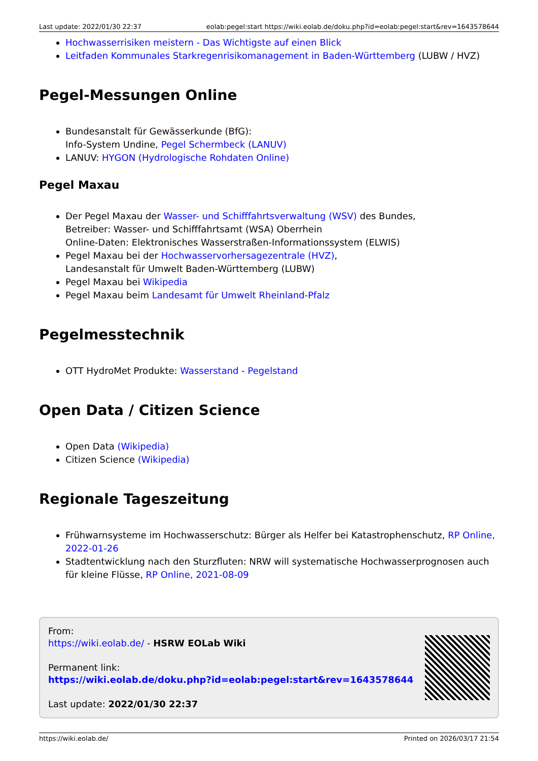Last update: 2022/01/30 22:37 eolab:pegel:start https://wiki.eolab.de/doku.php?id=eolab:pegel:start&rev=1643578644
Hochwasserrisiken meistern - Das Wichtigste auf einen Blick
Leitfaden Kommunales Starkregenrisikomanagement in Baden-Württemberg (LUBW / HVZ)
Pegel-Messungen Online
Bundesanstalt für Gewässerkunde (BfG):
Info-System Undine, Pegel Schermbeck (LANUV)
LANUV: HYGON (Hydrologische Rohdaten Online)
Pegel Maxau
Der Pegel Maxau der Wasser- und Schifffahrtsverwaltung (WSV) des Bundes,
Betreiber: Wasser- und Schifffahrtsamt (WSA) Oberrhein
Online-Daten: Elektronisches Wasserstraßen-Informationssystem (ELWIS)
Pegel Maxau bei der Hochwasservorhersagezentrale (HVZ),
Landesanstalt für Umwelt Baden-Württemberg (LUBW)
Pegel Maxau bei Wikipedia
Pegel Maxau beim Landesamt für Umwelt Rheinland-Pfalz
Pegelmesstechnik
OTT HydroMet Produkte: Wasserstand - Pegelstand
Open Data / Citizen Science
Open Data (Wikipedia)
Citizen Science (Wikipedia)
Regionale Tageszeitung
Frühwarnsysteme im Hochwasserschutz: Bürger als Helfer bei Katastrophenschutz, RP Online, 2022-01-26
Stadtentwicklung nach den Sturzfluten: NRW will systematische Hochwasserprognosen auch für kleine Flüsse, RP Online, 2021-08-09
From:
https://wiki.eolab.de/ - HSRW EOLab Wiki
Permanent link:
https://wiki.eolab.de/doku.php?id=eolab:pegel:start&rev=1643578644
Last update: 2022/01/30 22:37
https://wiki.eolab.de/ Printed on 2026/03/17 21:54